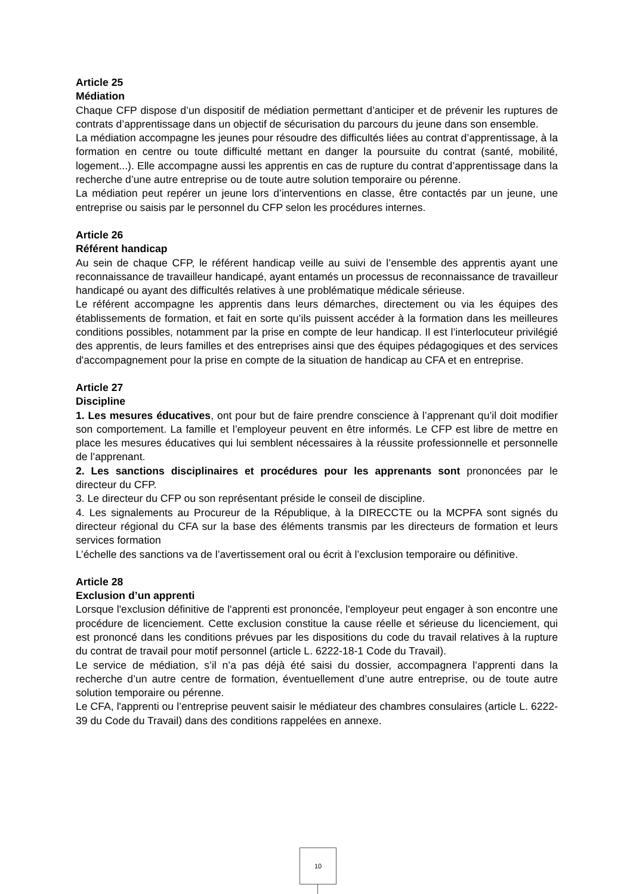Article 25
Médiation
Chaque CFP dispose d’un dispositif de médiation permettant d’anticiper et de prévenir les ruptures de contrats d’apprentissage dans un objectif de sécurisation du parcours du jeune dans son ensemble.
La médiation accompagne les jeunes pour résoudre des difficultés liées au contrat d’apprentissage, à la formation en centre ou toute difficulté mettant en danger la poursuite du contrat (santé, mobilité, logement...). Elle accompagne aussi les apprentis en cas de rupture du contrat d’apprentissage dans la recherche d’une autre entreprise ou de toute autre solution temporaire ou pérenne.
La médiation peut repérer un jeune lors d’interventions en classe, être contactés par un jeune, une entreprise ou saisis par le personnel du CFP selon les procédures internes.
Article 26
Référent handicap
Au sein de chaque CFP, le référent handicap veille au suivi de l’ensemble des apprentis ayant une reconnaissance de travailleur handicapé, ayant entamés un processus de reconnaissance de travailleur handicapé ou ayant des difficultés relatives à une problématique médicale sérieuse.
Le référent accompagne les apprentis dans leurs démarches, directement ou via les équipes des établissements de formation, et fait en sorte qu’ils puissent accéder à la formation dans les meilleures conditions possibles, notamment par la prise en compte de leur handicap. Il est l’interlocuteur privilégié des apprentis, de leurs familles et des entreprises ainsi que des équipes pédagogiques et des services d'accompagnement pour la prise en compte de la situation de handicap au CFA et en entreprise.
Article 27
Discipline
1. Les mesures éducatives, ont pour but de faire prendre conscience à l’apprenant qu’il doit modifier son comportement. La famille et l’employeur peuvent en être informés. Le CFP est libre de mettre en place les mesures éducatives qui lui semblent nécessaires à la réussite professionnelle et personnelle de l’apprenant.
2. Les sanctions disciplinaires et procédures pour les apprenants sont prononcées par le directeur du CFP.
3. Le directeur du CFP ou son représentant préside le conseil de discipline.
4. Les signalements au Procureur de la République, à la DIRECCTE ou la MCPFA sont signés du directeur régional du CFA sur la base des éléments transmis par les directeurs de formation et leurs services formation
L’échelle des sanctions va de l’avertissement oral ou écrit à l’exclusion temporaire ou définitive.
Article 28
Exclusion d’un apprenti
Lorsque l'exclusion définitive de l'apprenti est prononcée, l'employeur peut engager à son encontre une procédure de licenciement. Cette exclusion constitue la cause réelle et sérieuse du licenciement, qui est prononcé dans les conditions prévues par les dispositions du code du travail relatives à la rupture du contrat de travail pour motif personnel (article L. 6222-18-1 Code du Travail).
Le service de médiation, s’il n’a pas déjà été saisi du dossier, accompagnera l’apprenti dans la recherche d’un autre centre de formation, éventuellement d’une autre entreprise, ou de toute autre solution temporaire ou pérenne.
Le CFA, l'apprenti ou l’entreprise peuvent saisir le médiateur des chambres consulaires (article L. 6222-39 du Code du Travail) dans des conditions rappelées en annexe.
10